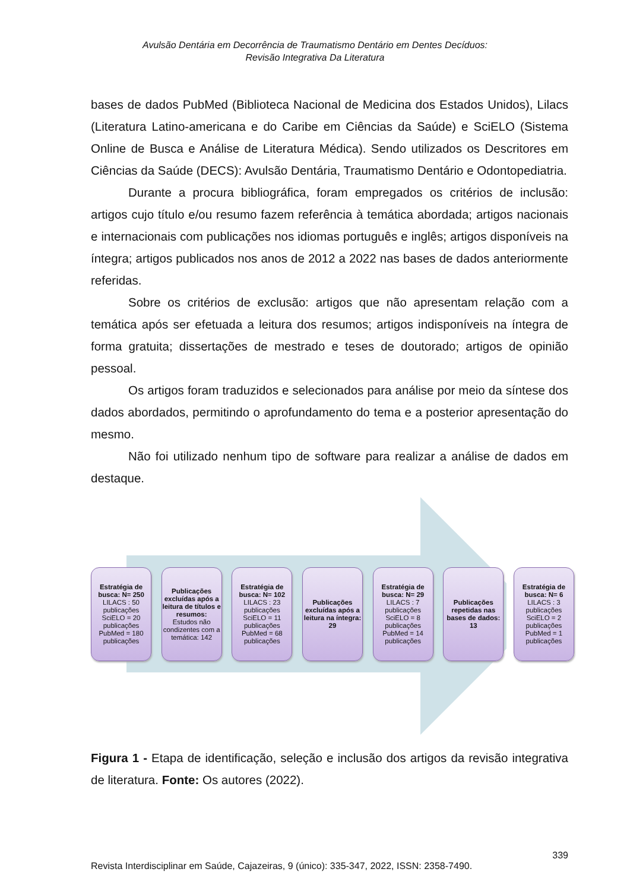Avulsão Dentária em Decorrência de Traumatismo Dentário em Dentes Decíduos:
Revisão Integrativa Da Literatura
bases de dados PubMed (Biblioteca Nacional de Medicina dos Estados Unidos), Lilacs (Literatura Latino-americana e do Caribe em Ciências da Saúde) e SciELO (Sistema Online de Busca e Análise de Literatura Médica). Sendo utilizados os Descritores em Ciências da Saúde (DECS): Avulsão Dentária, Traumatismo Dentário e Odontopediatria.
Durante a procura bibliográfica, foram empregados os critérios de inclusão: artigos cujo título e/ou resumo fazem referência à temática abordada; artigos nacionais e internacionais com publicações nos idiomas português e inglês; artigos disponíveis na íntegra; artigos publicados nos anos de 2012 a 2022 nas bases de dados anteriormente referidas.
Sobre os critérios de exclusão: artigos que não apresentam relação com a temática após ser efetuada a leitura dos resumos; artigos indisponíveis na íntegra de forma gratuita; dissertações de mestrado e teses de doutorado; artigos de opinião pessoal.
Os artigos foram traduzidos e selecionados para análise por meio da síntese dos dados abordados, permitindo o aprofundamento do tema e a posterior apresentação do mesmo.
Não foi utilizado nenhum tipo de software para realizar a análise de dados em destaque.
Estratégia de busca: N= 250
LILACS : 50 publicações SciELO = 20 publicações PubMed = 180 publicações
Publicações excluídas após a leitura de títulos e resumos:
Estudos não condizentes com a temática: 142
Estratégia de busca: N= 102
LILACS : 23 publicações SciELO = 11 publicações PubMed = 68 publicações
Publicações excluídas após a leitura na íntegra: 29
Estratégia de busca: N= 29
LILACS : 7 publicações SciELO = 8 publicações PubMed = 14 publicações
Publicações repetidas nas bases de dados: 13
Estratégia de busca: N= 6
LILACS : 3 publicações SciELO = 2 publicações PubMed = 1 publicações
Figura 1 - Etapa de identificação, seleção e inclusão dos artigos da revisão integrativa de literatura. Fonte: Os autores (2022).
339
Revista Interdisciplinar em Saúde, Cajazeiras, 9 (único): 335-347, 2022, ISSN: 2358-7490.